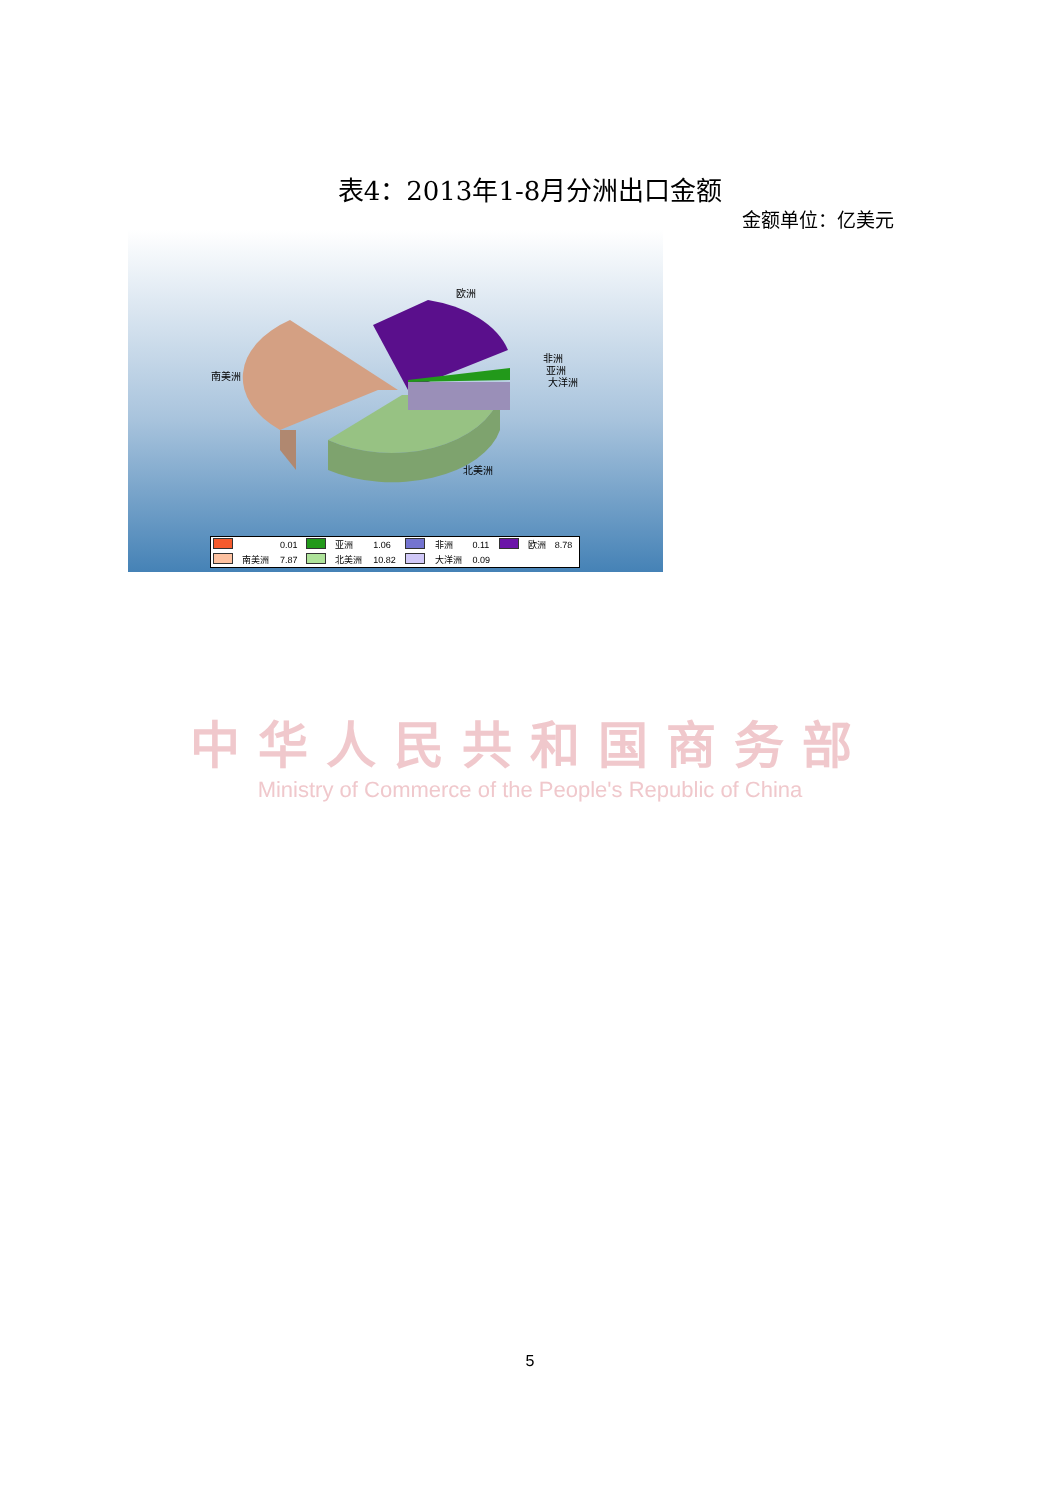表4：2013年1-8月分洲出口金额
金额单位：亿美元
欧洲
非洲
亚洲
大洋洲
南美洲
北美洲
| | | 0.01 | | 亚洲 | 1.06 | | 非洲 | 0.11 | | 欧洲 | 8.78 |
| | 南美洲 | 7.87 | | 北美洲 | 10.82 | | 大洋洲 | 0.09 | | | |
中华人民共和国商务部
Ministry of Commerce of the People's Republic of China
5